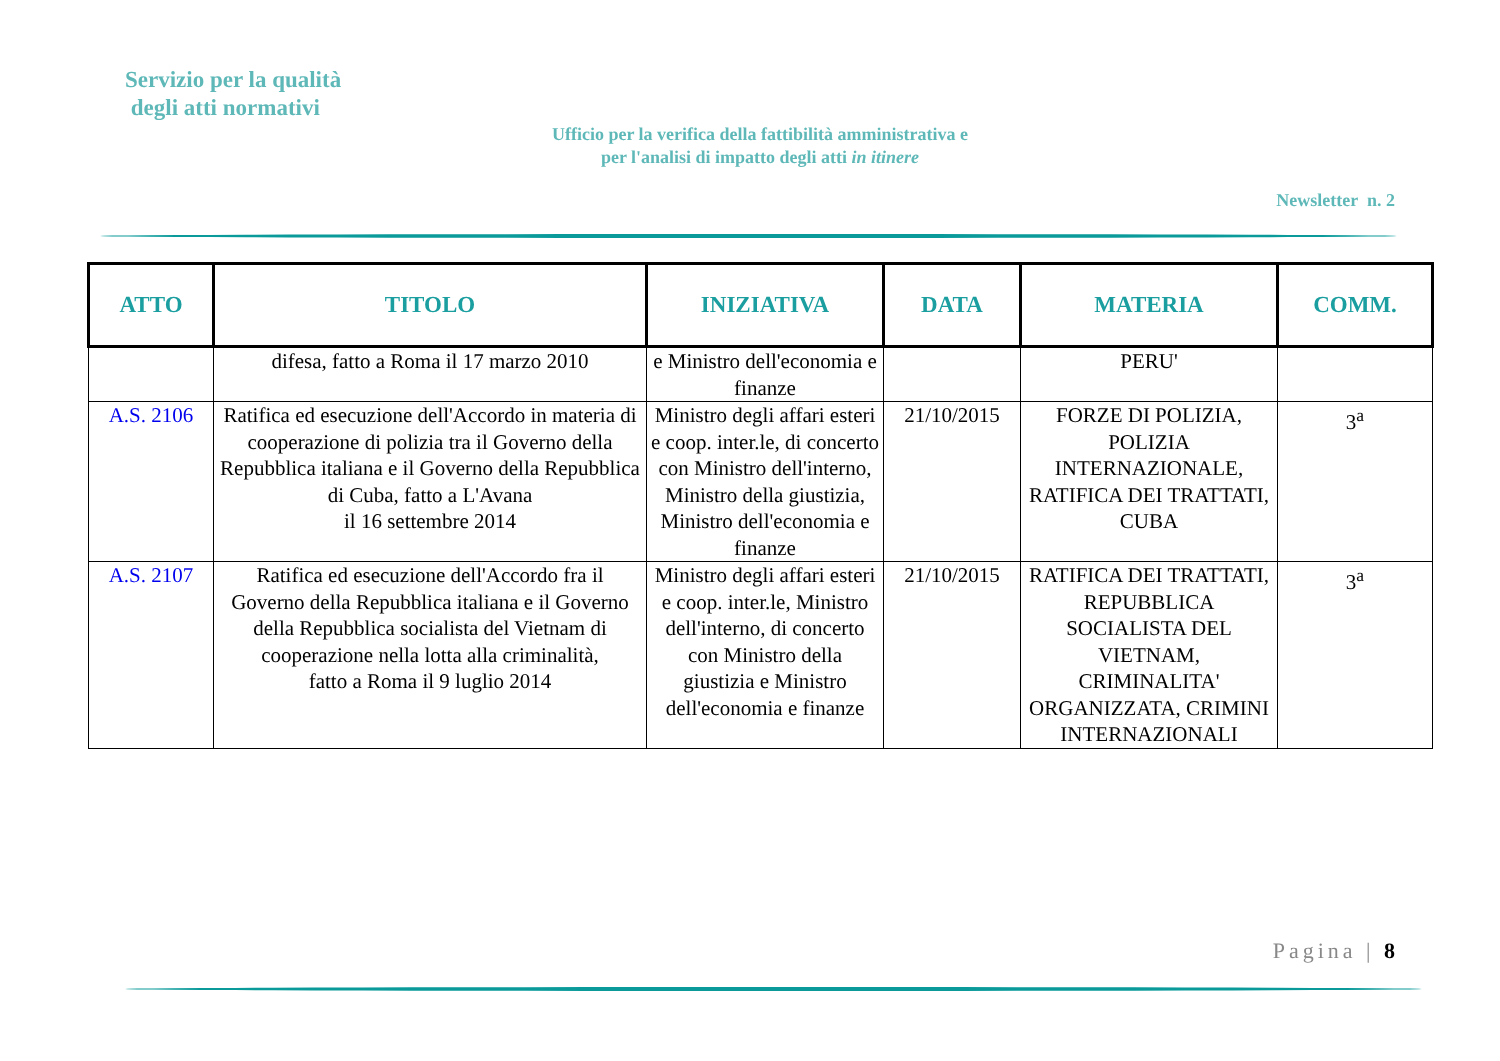Servizio per la qualità
degli atti normativi
Ufficio per la verifica della fattibilità amministrativa e
per l'analisi di impatto degli atti in itinere
Newsletter n. 2
| ATTO | TITOLO | INIZIATIVA | DATA | MATERIA | COMM. |
| --- | --- | --- | --- | --- | --- |
| | difesa, fatto a Roma il 17 marzo 2010 | e Ministro dell'economia e finanze | | PERU' | |
| A.S. 2106 | Ratifica ed esecuzione dell'Accordo in materia di cooperazione di polizia tra il Governo della Repubblica italiana e il Governo della Repubblica di Cuba, fatto a L'Avana il 16 settembre 2014 | Ministro degli affari esteri e coop. inter.le, di concerto con Ministro dell'interno, Ministro della giustizia, Ministro dell'economia e finanze | 21/10/2015 | FORZE DI POLIZIA, POLIZIA INTERNAZIONALE, RATIFICA DEI TRATTATI, CUBA | 3<sup>a</sup> |
| A.S. 2107 | Ratifica ed esecuzione dell'Accordo fra il Governo della Repubblica italiana e il Governo della Repubblica socialista del Vietnam di cooperazione nella lotta alla criminalità, fatto a Roma il 9 luglio 2014 | Ministro degli affari esteri e coop. inter.le, Ministro dell'interno, di concerto con Ministro della giustizia e Ministro dell'economia e finanze | 21/10/2015 | RATIFICA DEI TRATTATI, REPUBBLICA SOCIALISTA DEL VIETNAM, CRIMINALITA' ORGANIZZATA, CRIMINI INTERNAZIONALI | 3<sup>a</sup> |
Pagina | 8